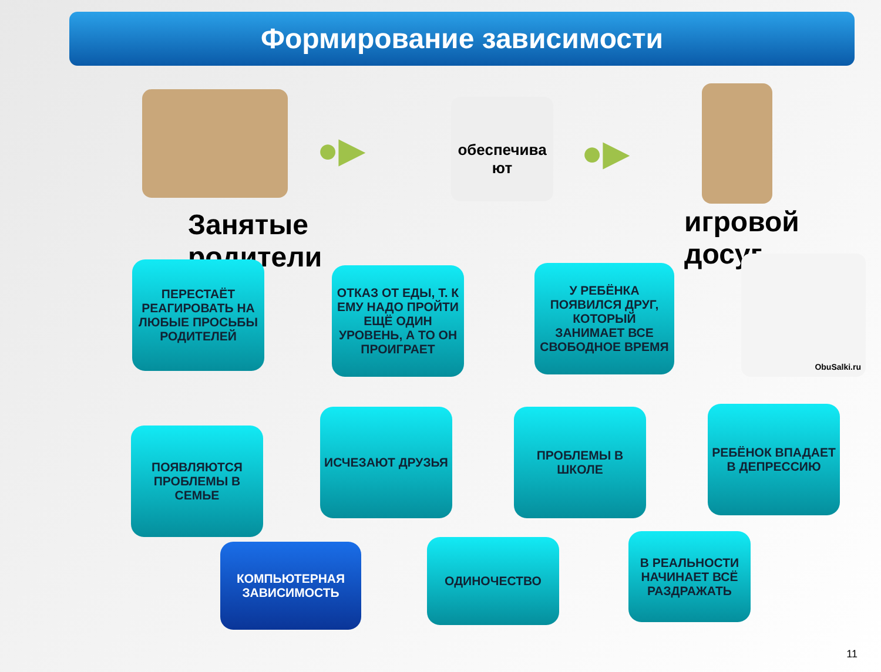Формирование зависимости
Занятые
родители
●▶
обеспечива ют
●▶
игровой
досуг
ObuSalki.ru
ПЕРЕСТАЁТ РЕАГИРОВАТЬ НА ЛЮБЫЕ ПРОСЬБЫ РОДИТЕЛЕЙ
ОТКАЗ ОТ ЕДЫ, Т. К ЕМУ НАДО ПРОЙТИ ЕЩЁ ОДИН УРОВЕНЬ, А ТО ОН ПРОИГРАЕТ
У РЕБЁНКА ПОЯВИЛСЯ ДРУГ, КОТОРЫЙ ЗАНИМАЕТ ВСЕ СВОБОДНОЕ ВРЕМЯ
ПОЯВЛЯЮТСЯ ПРОБЛЕМЫ В СЕМЬЕ
ИСЧЕЗАЮТ ДРУЗЬЯ ПРОБЛЕМЫ В ШКОЛЕ
РЕБЁНОК ВПАДАЕТ В ДЕПРЕССИЮ
В РЕАЛЬНОСТИ НАЧИНАЕТ ВСЁ РАЗДРАЖАТЬ
ОДИНОЧЕСТВО
КОМПЬЮТЕРНАЯ ЗАВИСИМОСТЬ
11